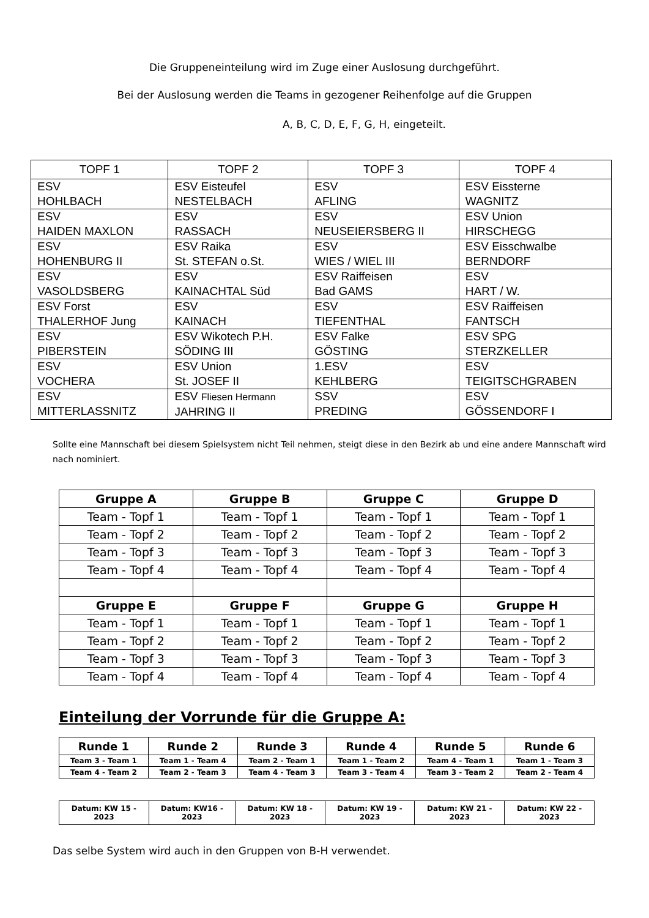Die Gruppeneinteilung wird im Zuge einer Auslosung durchgeführt.
Bei der Auslosung werden die Teams in gezogener Reihenfolge auf die Gruppen
A, B, C, D, E, F, G, H, eingeteilt.
| TOPF 1 | TOPF 2 | TOPF 3 | TOPF 4 |
| --- | --- | --- | --- |
| ESV HOHLBACH | ESV Eisteufel NESTELBACH | ESV AFLING | ESV Eissterne WAGNITZ |
| ESV HAIDEN MAXLON | ESV RASSACH | ESV NEUSEIERSBERG II | ESV Union HIRSCHEGG |
| ESV HOHENBURG II | ESV Raika St. STEFAN o.St. | ESV WIES / WIEL III | ESV Eisschwalbe BERNDORF |
| ESV VASOLDSBERG | ESV KAINACHTAL Süd | ESV Raiffeisen Bad GAMS | ESV HART / W. |
| ESV Forst THALERHOF Jung | ESV KAINACH | ESV TIEFENTHAL | ESV Raiffeisen FANTSCH |
| ESV PIBERSTEIN | ESV Wikotech P.H. SÖDING III | ESV Falke GÖSTING | ESV SPG STERZKELLER |
| ESV VOCHERA | ESV Union St. JOSEF II | 1.ESV KEHLBERG | ESV TEIGITSCHGRABEN |
| ESV MITTERLASSNITZ | ESV Fliesen Hermann JAHRING II | SSV PREDING | ESV GÖSSENDORF I |
Sollte eine Mannschaft bei diesem Spielsystem nicht Teil nehmen, steigt diese in den Bezirk ab und eine andere Mannschaft wird nach nominiert.
| Gruppe A | Gruppe B | Gruppe C | Gruppe D |
| --- | --- | --- | --- |
| Team - Topf 1 | Team - Topf 1 | Team - Topf 1 | Team - Topf 1 |
| Team - Topf 2 | Team - Topf 2 | Team - Topf 2 | Team - Topf 2 |
| Team - Topf 3 | Team - Topf 3 | Team - Topf 3 | Team - Topf 3 |
| Team - Topf 4 | Team - Topf 4 | Team - Topf 4 | Team - Topf 4 |
| Gruppe E | Gruppe F | Gruppe G | Gruppe H |
| Team - Topf 1 | Team - Topf 1 | Team - Topf 1 | Team - Topf 1 |
| Team - Topf 2 | Team - Topf 2 | Team - Topf 2 | Team - Topf 2 |
| Team - Topf 3 | Team - Topf 3 | Team - Topf 3 | Team - Topf 3 |
| Team - Topf 4 | Team - Topf 4 | Team - Topf 4 | Team - Topf 4 |
Einteilung der Vorrunde für die Gruppe A:
| Runde 1 | Runde 2 | Runde 3 | Runde 4 | Runde 5 | Runde 6 |
| --- | --- | --- | --- | --- | --- |
| Team 3 - Team 1 | Team 1 - Team 4 | Team 2 - Team 1 | Team 1 - Team 2 | Team 4 - Team 1 | Team 1 - Team 3 |
| Team 4 - Team 2 | Team 2 - Team 3 | Team 4 - Team 3 | Team 3 - Team 4 | Team 3 - Team 2 | Team 2 - Team 4 |
| Datum: KW 15 - 2023 | Datum: KW16 - 2023 | Datum: KW 18 - 2023 | Datum: KW 19 - 2023 | Datum: KW 21 - 2023 | Datum: KW 22 - 2023 |
Das selbe System wird auch in den Gruppen von B-H verwendet.